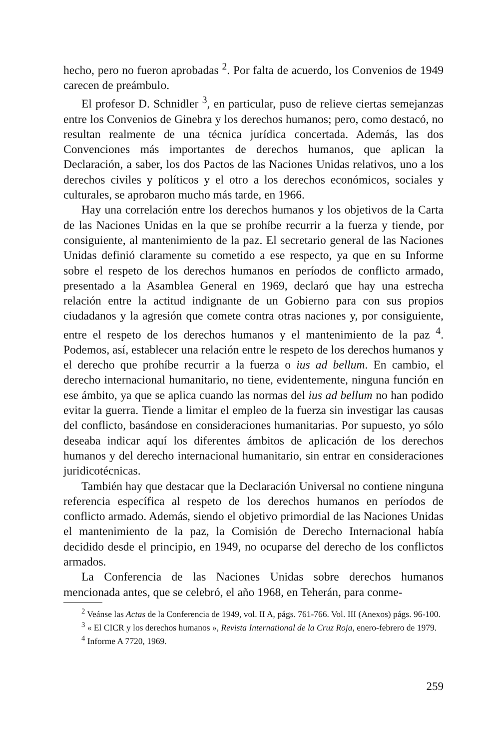hecho, pero no fueron aprobadas <sup>2</sup>. Por falta de acuerdo, los Convenios de 1949 carecen de preámbulo.
El profesor D. Schnidler <sup>3</sup>, en particular, puso de relieve ciertas semejanzas entre los Convenios de Ginebra y los derechos humanos; pero, como destacó, no resultan realmente de una técnica jurídica concertada. Además, las dos Convenciones más importantes de derechos humanos, que aplican la Declaración, a saber, los dos Pactos de las Naciones Unidas relativos, uno a los derechos civiles y políticos y el otro a los derechos económicos, sociales y culturales, se aprobaron mucho más tarde, en 1966.
Hay una correlación entre los derechos humanos y los objetivos de la Carta de las Naciones Unidas en la que se prohíbe recurrir a la fuerza y tiende, por consiguiente, al mantenimiento de la paz. El secretario general de las Naciones Unidas definió claramente su cometido a ese respecto, ya que en su Informe sobre el respeto de los derechos humanos en períodos de conflicto armado, presentado a la Asamblea General en 1969, declaró que hay una estrecha relación entre la actitud indignante de un Gobierno para con sus propios ciudadanos y la agresión que comete contra otras naciones y, por consiguiente, entre el respeto de los derechos humanos y el mantenimiento de la paz <sup>4</sup>. Podemos, así, establecer una relación entre le respeto de los derechos humanos y el derecho que prohíbe recurrir a la fuerza o ius ad bellum. En cambio, el derecho internacional humanitario, no tiene, evidentemente, ninguna función en ese ámbito, ya que se aplica cuando las normas del ius ad bellum no han podido evitar la guerra. Tiende a limitar el empleo de la fuerza sin investigar las causas del conflicto, basándose en consideraciones humanitarias. Por supuesto, yo sólo deseaba indicar aquí los diferentes ámbitos de aplicación de los derechos humanos y del derecho internacional humanitario, sin entrar en consideraciones juridicotécnicas.
También hay que destacar que la Declaración Universal no contiene ninguna referencia específica al respeto de los derechos humanos en períodos de conflicto armado. Además, siendo el objetivo primordial de las Naciones Unidas el mantenimiento de la paz, la Comisión de Derecho Internacional había decidido desde el principio, en 1949, no ocuparse del derecho de los conflictos armados.
La Conferencia de las Naciones Unidas sobre derechos humanos mencionada antes, que se celebró, el año 1968, en Teherán, para conme-
<sup>2</sup> Veánse las Actas de la Conferencia de 1949, vol. II A, págs. 761-766. Vol. III (Anexos) págs. 96-100.
<sup>3</sup> « El CICR y los derechos humanos », Revista International de la Cruz Roja, enero-febrero de 1979.
<sup>4</sup> Informe A 7720, 1969.
259